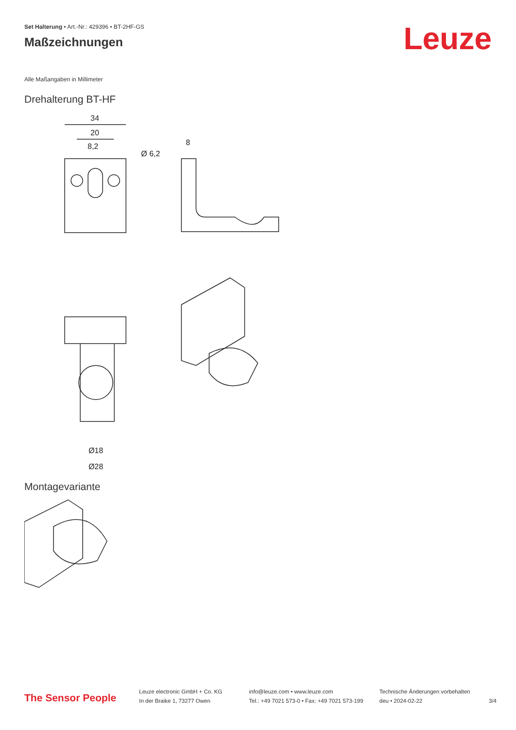Set Halterung • Art.-Nr.: 429396 • BT-2HF-GS
Maßzeichnungen
Leuze
Alle Maßangaben in Millimeter
Drehalterung BT-HF
34
20
8,2
Ø 6,2
8
Ø18
Ø28
Montagevariante
The Sensor People
Leuze electronic GmbH + Co. KG
In der Braike 1, 73277 Owen
info@leuze.com • www.leuze.com
Tel.: +49 7021 573-0 • Fax: +49 7021 573-199
Technische Änderungen vorbehalten
deu • 2024-02-22
3/4